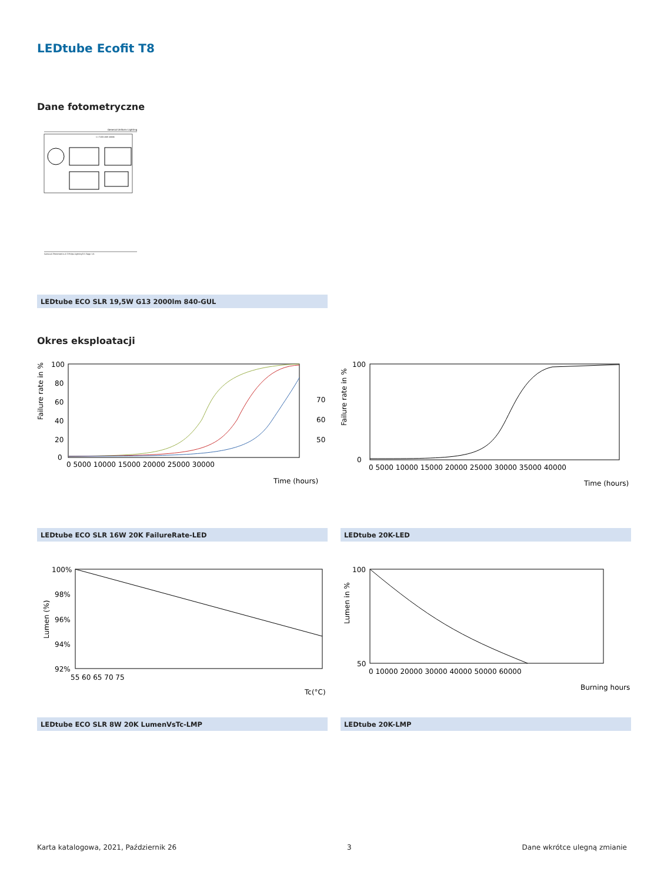LEDtube Ecofit T8
Dane fotometryczne
General Uniform Lighting
1 x TLED 20W 4000K
CalcuLuX Photometrics 4.5 Philips Lighting B.V. Page: 1/1
LEDtube ECO SLR 19,5W G13 2000lm 840-GUL
Okres eksploatacji
Failure rate in %
100
80
60
40
20
0
0 5000 10000 15000 20000 25000 30000
Time (hours)
70
60
50
LEDtube ECO SLR 16W 20K FailureRate-LED
Failure rate in %
100
0
0 5000 10000 15000 20000 25000 30000 35000 40000
Time (hours)
LEDtube 20K-LED
Lumen (%)
100%
98%
96%
94%
92%
55 60 65 70 75
Tc(°C)
LEDtube ECO SLR 8W 20K LumenVsTc-LMP
Lumen in %
100
50
0 10000 20000 30000 40000 50000 60000
Burning hours
LEDtube 20K-LMP
Karta katalogowa, 2021, Październik 26 3 Dane wkrótce ulegną zmianie